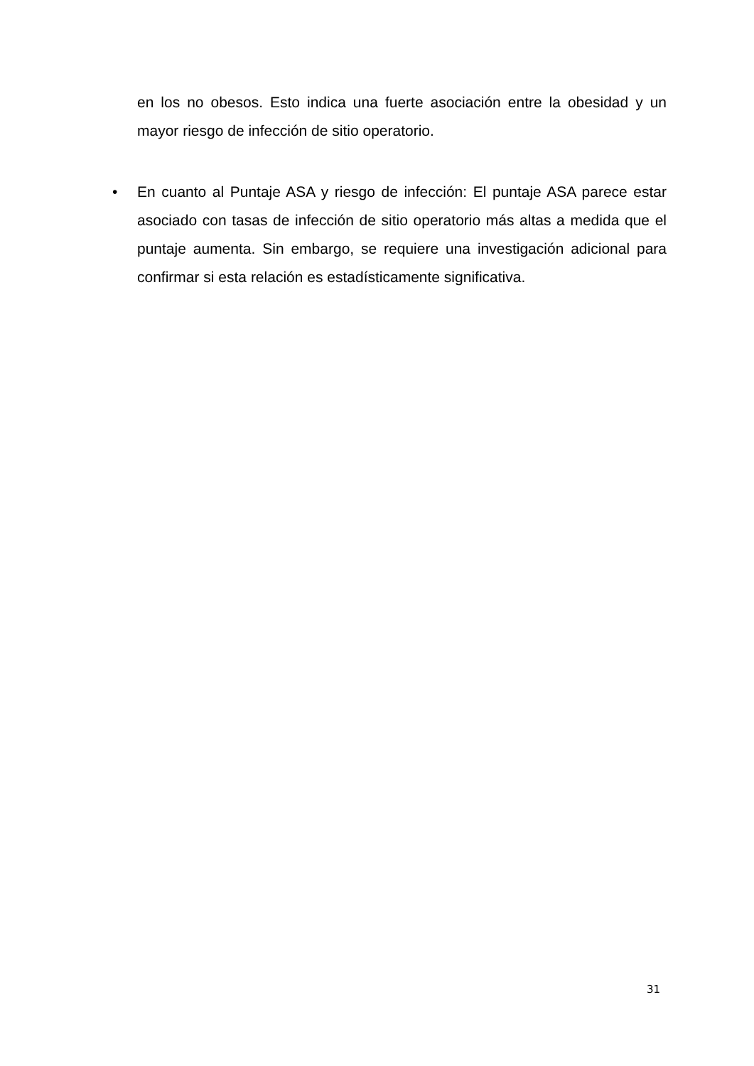en los no obesos. Esto indica una fuerte asociación entre la obesidad y un mayor riesgo de infección de sitio operatorio.
• En cuanto al Puntaje ASA y riesgo de infección: El puntaje ASA parece estar asociado con tasas de infección de sitio operatorio más altas a medida que el puntaje aumenta. Sin embargo, se requiere una investigación adicional para confirmar si esta relación es estadísticamente significativa.
31